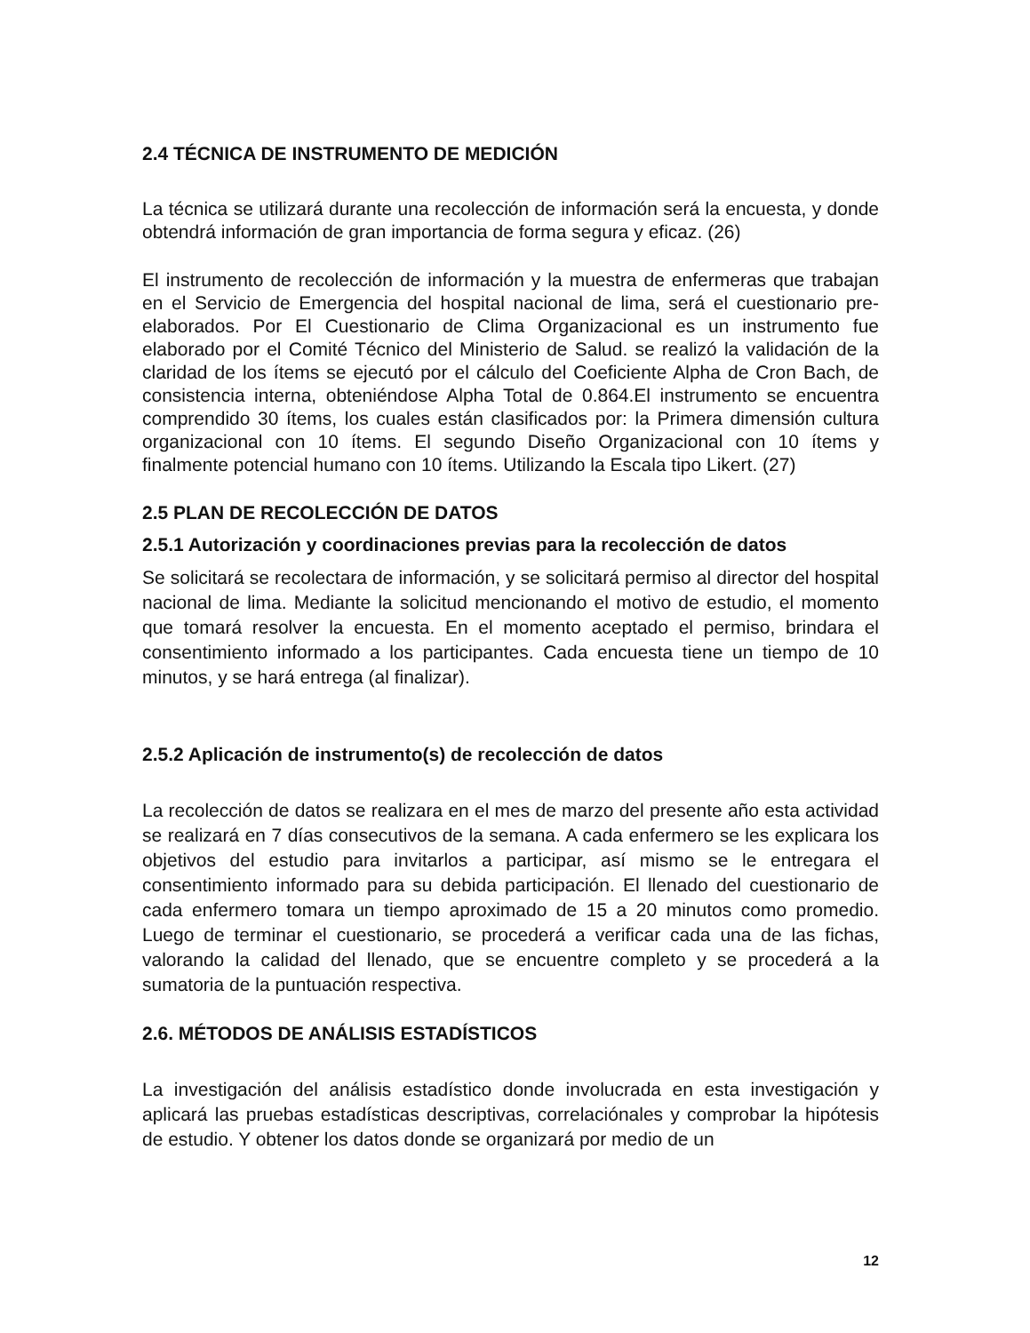2.4 TÉCNICA DE INSTRUMENTO DE MEDICIÓN
La técnica se utilizará durante una recolección de información será la encuesta, y donde obtendrá información de gran importancia de forma segura y eficaz. (26)
El instrumento de recolección de información y la muestra de enfermeras que trabajan en el Servicio de Emergencia del hospital nacional de lima, será el cuestionario pre-elaborados. Por El Cuestionario de Clima Organizacional es un instrumento fue elaborado por el Comité Técnico del Ministerio de Salud. se realizó la validación de la claridad de los ítems se ejecutó por el cálculo del Coeficiente Alpha de Cron Bach, de consistencia interna, obteniéndose Alpha Total de 0.864.El instrumento se encuentra comprendido 30 ítems, los cuales están clasificados por: la Primera dimensión cultura organizacional con 10 ítems. El segundo Diseño Organizacional con 10 ítems y finalmente potencial humano con 10 ítems. Utilizando la Escala tipo Likert. (27)
2.5 PLAN DE RECOLECCIÓN DE DATOS
2.5.1 Autorización y coordinaciones previas para la recolección de datos
Se solicitará se recolectara de información, y se solicitará permiso al director del hospital nacional de lima. Mediante la solicitud mencionando el motivo de estudio, el momento que tomará resolver la encuesta. En el momento aceptado el permiso, brindara el consentimiento informado a los participantes. Cada encuesta tiene un tiempo de 10 minutos, y se hará entrega (al finalizar).
2.5.2 Aplicación de instrumento(s) de recolección de datos
La recolección de datos se realizara en el mes de marzo del presente año esta actividad se realizará en 7 días consecutivos de la semana. A cada enfermero se les explicara los objetivos del estudio para invitarlos a participar, así mismo se le entregara el consentimiento informado para su debida participación. El llenado del cuestionario de cada enfermero tomara un tiempo aproximado de 15 a 20 minutos como promedio. Luego de terminar el cuestionario, se procederá a verificar cada una de las fichas, valorando la calidad del llenado, que se encuentre completo y se procederá a la sumatoria de la puntuación respectiva.
2.6. MÉTODOS DE ANÁLISIS ESTADÍSTICOS
La investigación del análisis estadístico donde involucrada en esta investigación y aplicará las pruebas estadísticas descriptivas, correlaciónales y comprobar la hipótesis de estudio. Y obtener los datos donde se organizará por medio de un
12